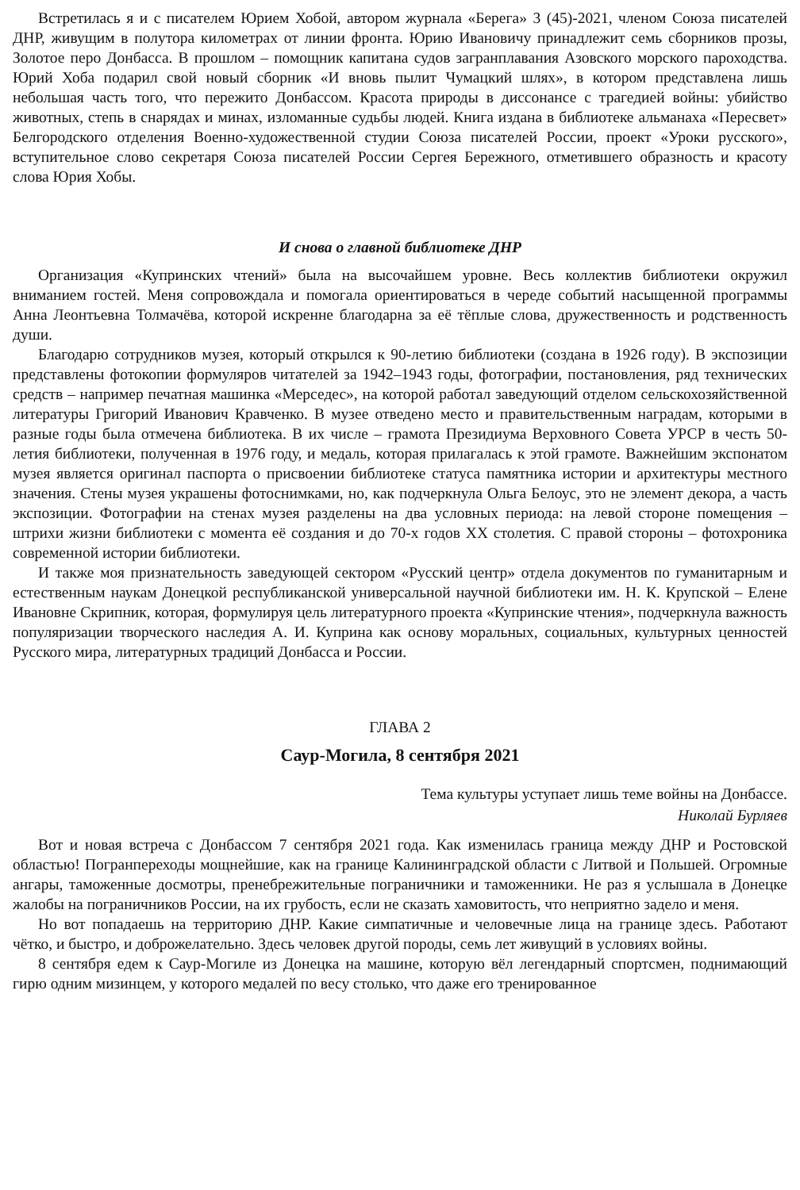Встретилась я и с писателем Юрием Хобой, автором журнала «Берега» 3 (45)-2021, членом Союза писателей ДНР, живущим в полутора километрах от линии фронта. Юрию Ивановичу принадлежит семь сборников прозы, Золотое перо Донбасса. В прошлом – помощник капитана судов загранплавания Азовского морского пароходства. Юрий Хоба подарил свой новый сборник «И вновь пылит Чумацкий шлях», в котором представлена лишь небольшая часть того, что пережито Донбассом. Красота природы в диссонансе с трагедией войны: убийство животных, степь в снарядах и минах, изломанные судьбы людей. Книга издана в библиотеке альманаха «Пересвет» Белгородского отделения Военно-художественной студии Союза писателей России, проект «Уроки русского», вступительное слово секретаря Союза писателей России Сергея Бережного, отметившего образность и красоту слова Юрия Хобы.
И снова о главной библиотеке ДНР
Организация «Купринских чтений» была на высочайшем уровне. Весь коллектив библиотеки окружил вниманием гостей. Меня сопровождала и помогала ориентироваться в череде событий насыщенной программы Анна Леонтьевна Толмачёва, которой искренне благодарна за её тёплые слова, дружественность и родственность души.
Благодарю сотрудников музея, который открылся к 90-летию библиотеки (создана в 1926 году). В экспозиции представлены фотокопии формуляров читателей за 1942–1943 годы, фотографии, постановления, ряд технических средств – например печатная машинка «Мерседес», на которой работал заведующий отделом сельскохозяйственной литературы Григорий Иванович Кравченко. В музее отведено место и правительственным наградам, которыми в разные годы была отмечена библиотека. В их числе – грамота Президиума Верховного Совета УРСР в честь 50-летия библиотеки, полученная в 1976 году, и медаль, которая прилагалась к этой грамоте. Важнейшим экспонатом музея является оригинал паспорта о присвоении библиотеке статуса памятника истории и архитектуры местного значения. Стены музея украшены фотоснимками, но, как подчеркнула Ольга Белоус, это не элемент декора, а часть экспозиции. Фотографии на стенах музея разделены на два условных периода: на левой стороне помещения – штрихи жизни библиотеки с момента её создания и до 70-х годов XX столетия. С правой стороны – фотохроника современной истории библиотеки.
И также моя признательность заведующей сектором «Русский центр» отдела документов по гуманитарным и естественным наукам Донецкой республиканской универсальной научной библиотеки им. Н. К. Крупской – Елене Ивановне Скрипник, которая, формулируя цель литературного проекта «Купринские чтения», подчеркнула важность популяризации творческого наследия А. И. Куприна как основу моральных, социальных, культурных ценностей Русского мира, литературных традиций Донбасса и России.
ГЛАВА 2
Саур-Могила, 8 сентября 2021
Тема культуры уступает лишь теме войны на Донбассе.
Николай Бурляев
Вот и новая встреча с Донбассом 7 сентября 2021 года. Как изменилась граница между ДНР и Ростовской областью! Погранпереходы мощнейшие, как на границе Калининградской области с Литвой и Польшей. Огромные ангары, таможенные досмотры, пренебрежительные пограничники и таможенники. Не раз я услышала в Донецке жалобы на пограничников России, на их грубость, если не сказать хамовитость, что неприятно задело и меня.
Но вот попадаешь на территорию ДНР. Какие симпатичные и человечные лица на границе здесь. Работают чётко, и быстро, и доброжелательно. Здесь человек другой породы, семь лет живущий в условиях войны.
8 сентября едем к Саур-Могиле из Донецка на машине, которую вёл легендарный спортсмен, поднимающий гирю одним мизинцем, у которого медалей по весу столько, что даже его тренированное